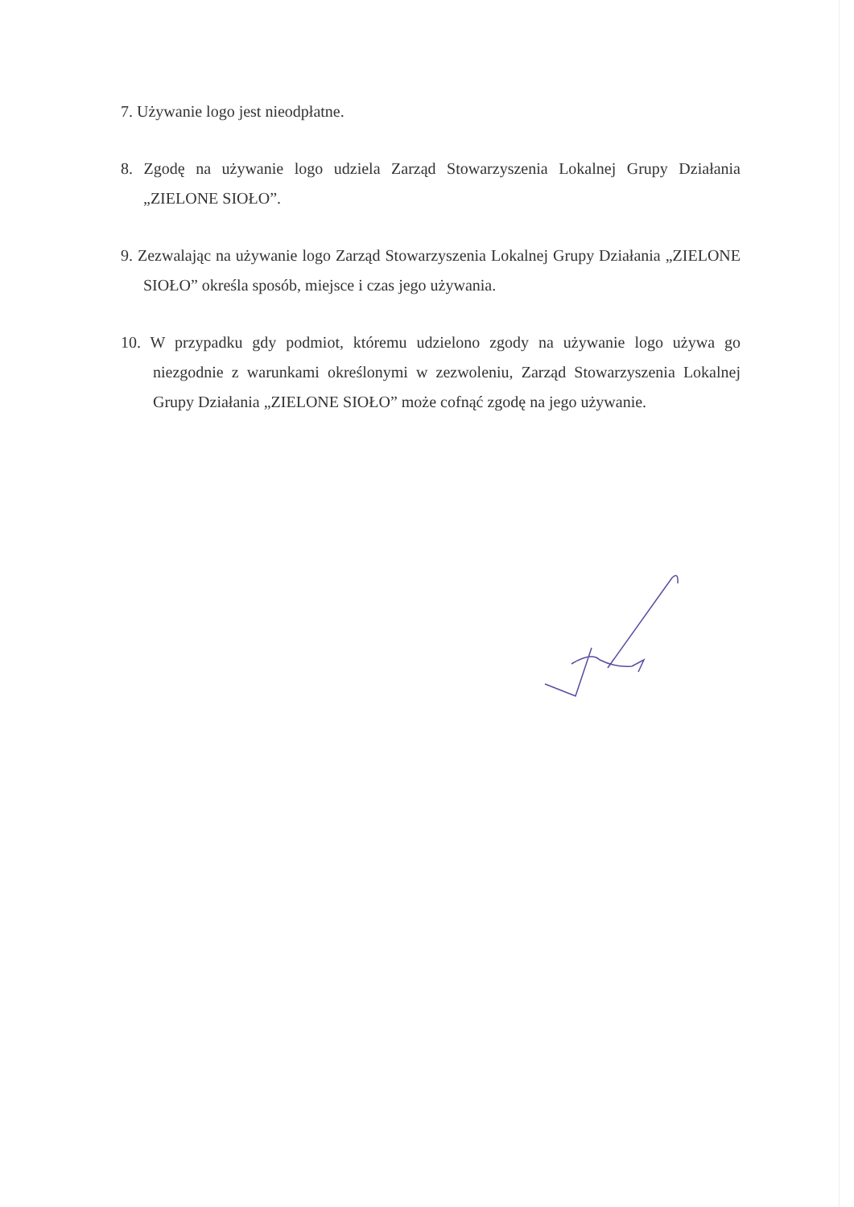7. Używanie logo jest nieodpłatne.
8. Zgodę na używanie logo udziela Zarząd Stowarzyszenia Lokalnej Grupy Działania „ZIELONE SIOŁO”.
9. Zezwalając na używanie logo Zarząd Stowarzyszenia Lokalnej Grupy Działania „ZIELONE SIOŁO” określa sposób, miejsce i czas jego używania.
10. W przypadku gdy podmiot, któremu udzielono zgody na używanie logo używa go niezgodnie z warunkami określonymi w zezwoleniu, Zarząd Stowarzyszenia Lokalnej Grupy Działania „ZIELONE SIOŁO” może cofnąć zgodę na jego używanie.